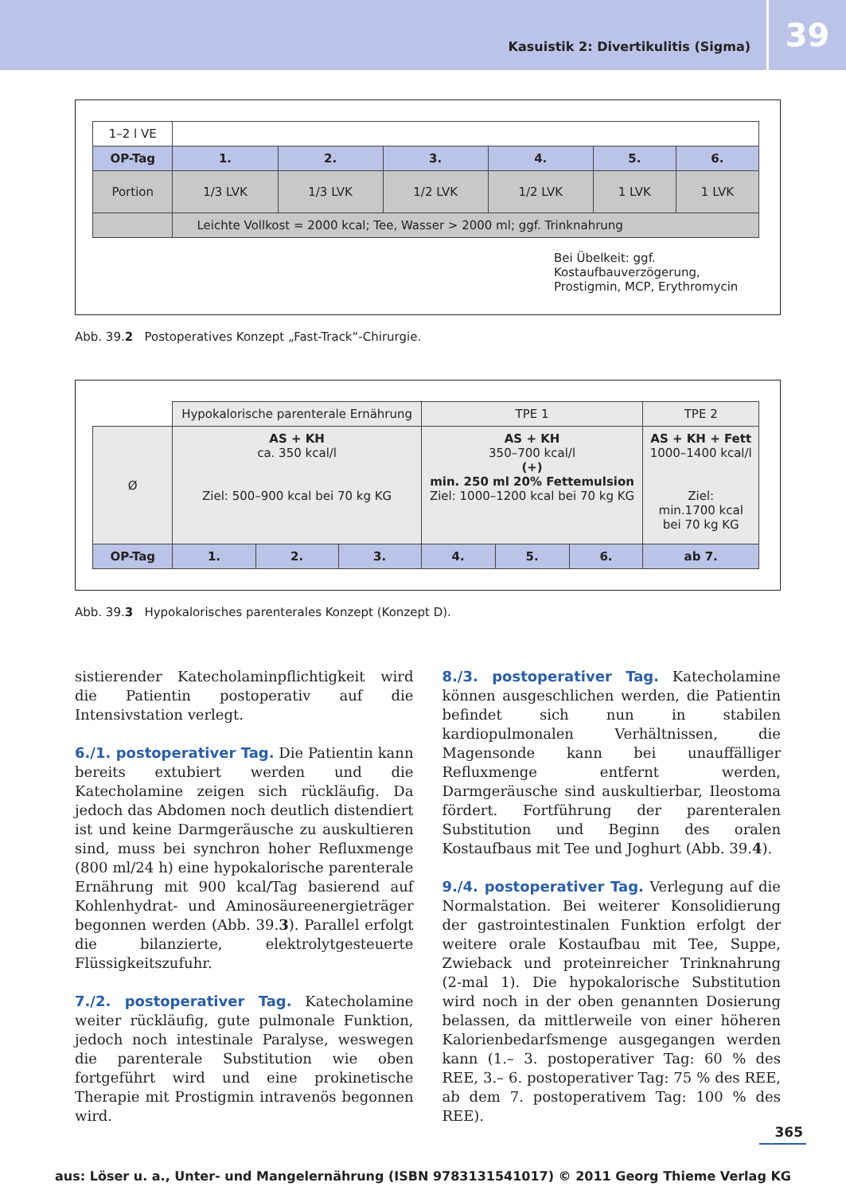Kasuistik 2: Divertikulitis (Sigma)
39
| 1–2 l VE | | | | | | |
| OP-Tag | 1. | 2. | 3. | 4. | 5. | 6. |
| Portion | 1/3 LVK | 1/3 LVK | 1/2 LVK | 1/2 LVK | 1 LVK | 1 LVK |
| | Leichte Vollkost = 2000 kcal; Tee, Wasser > 2000 ml; ggf. Trinknahrung | | | | | |
Bei Übelkeit: ggf. Kostaufbauverzögerung,
Prostigmin, MCP, Erythromycin
Abb. 39.2 Postoperatives Konzept „Fast-Track“-Chirurgie.
| | Hypokalorische parenterale Ernährung | | | TPE 1 | | | TPE 2 |
| Ø | AS + KH ca. 350 kcal/l Ziel: 500–900 kcal bei 70 kg KG | | | AS + KH 350–700 kcal/l (+) min. 250 ml 20% Fettemulsion Ziel: 1000–1200 kcal bei 70 kg KG | | | AS + KH + Fett 1000–1400 kcal/l Ziel: min.1700 kcal bei 70 kg KG |
| OP-Tag | 1. | 2. | 3. | 4. | 5. | 6. | ab 7. |
Abb. 39.3 Hypokalorisches parenterales Konzept (Konzept D).
sistierender Katecholaminpflichtigkeit wird die Patientin postoperativ auf die Intensivstation verlegt.
6./1. postoperativer Tag. Die Patientin kann bereits extubiert werden und die Katecholamine zeigen sich rückläufig. Da jedoch das Abdomen noch deutlich distendiert ist und keine Darmgeräusche zu auskultieren sind, muss bei synchron hoher Refluxmenge (800 ml/24 h) eine hypokalorische parenterale Ernährung mit 900 kcal/Tag basierend auf Kohlenhydrat- und Aminosäureenergieträger begonnen werden (Abb. 39.3). Parallel erfolgt die bilanzierte, elektrolytgesteuerte Flüssigkeitszufuhr.
7./2. postoperativer Tag. Katecholamine weiter rückläufig, gute pulmonale Funktion, jedoch noch intestinale Paralyse, weswegen die parenterale Substitution wie oben fortgeführt wird und eine prokinetische Therapie mit Prostigmin intravenös begonnen wird.
8./3. postoperativer Tag. Katecholamine können ausgeschlichen werden, die Patientin befindet sich nun in stabilen kardiopulmonalen Verhältnissen, die Magensonde kann bei unauffälliger Refluxmenge entfernt werden, Darmgeräusche sind auskultierbar, Ileostoma fördert. Fortführung der parenteralen Substitution und Beginn des oralen Kostaufbaus mit Tee und Joghurt (Abb. 39.4).
9./4. postoperativer Tag. Verlegung auf die Normalstation. Bei weiterer Konsolidierung der gastrointestinalen Funktion erfolgt der weitere orale Kostaufbau mit Tee, Suppe, Zwieback und proteinreicher Trinknahrung (2-mal 1). Die hypokalorische Substitution wird noch in der oben genannten Dosierung belassen, da mittlerweile von einer höheren Kalorienbedarfsmenge ausgegangen werden kann (1.– 3. postoperativer Tag: 60 % des REE, 3.– 6. postoperativer Tag: 75 % des REE, ab dem 7. postoperativem Tag: 100 % des REE).
365
aus: Löser u. a., Unter- und Mangelernährung (ISBN 9783131541017) © 2011 Georg Thieme Verlag KG